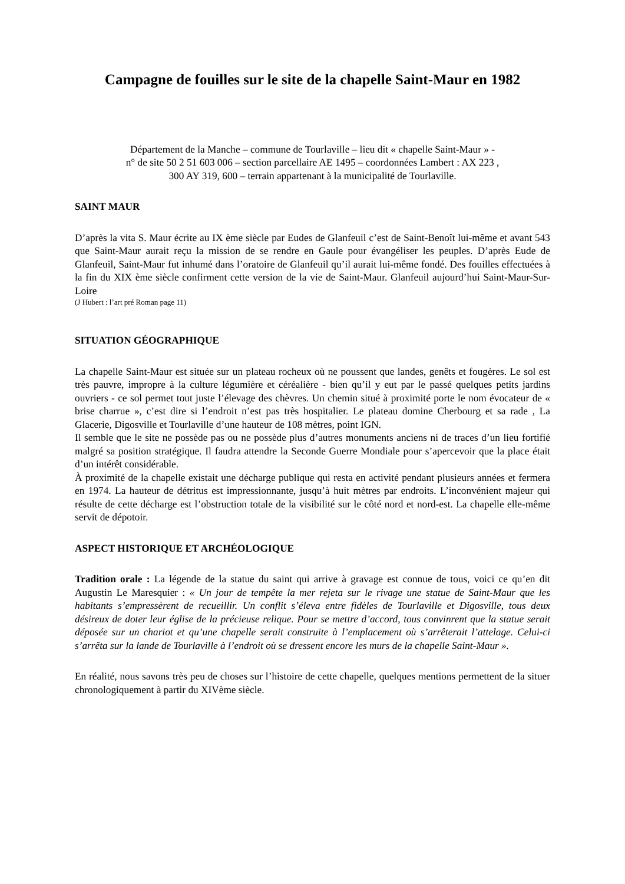Campagne de fouilles sur le site de la chapelle Saint-Maur en 1982
Département de la Manche – commune de Tourlaville – lieu dit « chapelle Saint-Maur » -
n° de site 50 2 51 603 006 – section parcellaire AE 1495 – coordonnées Lambert : AX 223 ,
300 AY 319, 600 – terrain appartenant à la municipalité de Tourlaville.
SAINT MAUR
D’après la vita S. Maur écrite au IX ème siècle par Eudes de Glanfeuil c’est de Saint-Benoît lui-même et avant 543 que Saint-Maur aurait reçu la mission de se rendre en Gaule pour évangéliser les peuples. D’après Eude de Glanfeuil, Saint-Maur fut inhumé dans l’oratoire de Glanfeuil qu’il aurait lui-même fondé. Des fouilles effectuées à la fin du XIX ème siècle confirment cette version de la vie de Saint-Maur. Glanfeuil aujourd’hui Saint-Maur-Sur-Loire
(J Hubert : l’art pré Roman page 11)
SITUATION GÉOGRAPHIQUE
La chapelle Saint-Maur est située sur un plateau rocheux où ne poussent que landes, genêts et fougères. Le sol est très pauvre, impropre à la culture légumière et céréalière - bien qu’il y eut par le passé quelques petits jardins ouvriers - ce sol permet tout juste l’élevage des chèvres. Un chemin situé à proximité porte le nom évocateur de « brise charrue », c’est dire si l’endroit n’est pas très hospitalier. Le plateau domine Cherbourg et sa rade , La Glacerie, Digosville et Tourlaville d’une hauteur de 108 mètres, point IGN.
Il semble que le site ne possède pas ou ne possède plus d’autres monuments anciens ni de traces d’un lieu fortifié malgré sa position stratégique. Il faudra attendre la Seconde Guerre Mondiale pour s’apercevoir que la place était d’un intérêt considérable.
À proximité de la chapelle existait une décharge publique qui resta en activité pendant plusieurs années et fermera en 1974. La hauteur de détritus est impressionnante, jusqu’à huit mètres par endroits. L’inconvénient majeur qui résulte de cette décharge est l’obstruction totale de la visibilité sur le côté nord et nord-est. La chapelle elle-même servit de dépotoir.
ASPECT HISTORIQUE ET ARCHÉOLOGIQUE
Tradition orale : La légende de la statue du saint qui arrive à gravage est connue de tous, voici ce qu’en dit Augustin Le Maresquier : « Un jour de tempête la mer rejeta sur le rivage une statue de Saint-Maur que les habitants s’empressèrent de recueillir. Un conflit s’éleva entre fidèles de Tourlaville et Digosville, tous deux désireux de doter leur église de la précieuse relique. Pour se mettre d’accord, tous convinrent que la statue serait déposée sur un chariot et qu’une chapelle serait construite à l’emplacement où s’arrêterait l’attelage. Celui-ci s’arrêta sur la lande de Tourlaville à l’endroit où se dressent encore les murs de la chapelle Saint-Maur ».
En réalité, nous savons très peu de choses sur l’histoire de cette chapelle, quelques mentions permettent de la situer chronologiquement à partir du XIVème siècle.